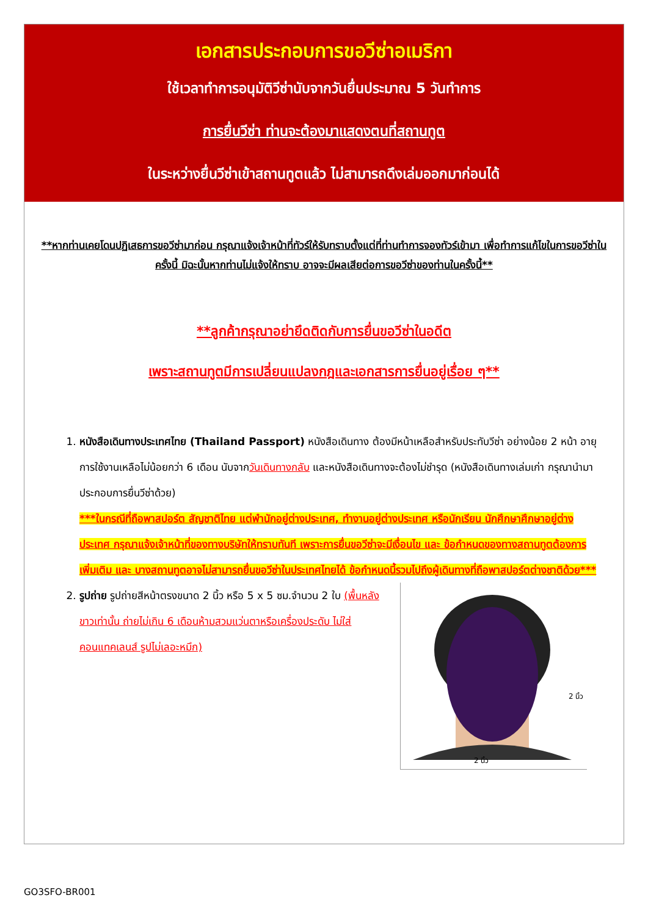เอกสารประกอบการขอวีซ่าอเมริกา
ใช้เวลาทำการอนุมัติวีซ่านับจากวันยื่นประมาณ 5 วันทำการ
การยื่นวีซ่า ท่านจะต้องมาแสดงตนที่สถานทูต
ในระหว่างยื่นวีซ่าเข้าสถานทูตแล้ว ไม่สามารถดึงเล่มออกมาก่อนได้
**หากท่านเคยโดนปฏิเสธการขอวีซ่ามาก่อน กรุณาแจ้งเจ้าหน้าที่ทัวร์ให้รับทราบตั้งแต่ที่ท่านทำการจองทัวร์เข้ามา เพื่อทำการแก้ไขในการขอวีซ่าในครั้งนี้ มิฉะนั้นหากท่านไม่แจ้งให้ทราบ อาจจะมีผลเสียต่อการขอวีซ่าของท่านในครั้งนี้**
**ลูกค้ากรุณาอย่ายึดติดกับการยื่นขอวีซ่าในอดีต
เพราะสถานทูตมีการเปลี่ยนแปลงกฎและเอกสารการยื่นอยู่เรื่อย ๆ**
1. หนังสือเดินทางประเทศไทย (Thailand Passport) หนังสือเดินทาง ต้องมีหน้าเหลือสำหรับประทับวีซ่า อย่างน้อย 2 หน้า อายุการใช้งานเหลือไม่น้อยกว่า 6 เดือน นับจากวันเดินทางกลับ และหนังสือเดินทางจะต้องไม่ชำรุด (หนังสือเดินทางเล่มเก่า กรุณานำมาประกอบการยื่นวีซ่าด้วย)
***ในกรณีที่ถือพาสปอร์ต สัญชาติไทย แต่พำนักอยู่ต่างประเทศ, ทำงานอยู่ต่างประเทศ หรือนักเรียน นักศึกษาศึกษาอยู่ต่างประเทศ กรุณาแจ้งเจ้าหน้าที่ของทางบริษัทให้ทราบทันที เพราะการยื่นขอวีซ่าจะมีเงื่อนไข และ ข้อกำหนดของทางสถานทูตต้องการเพิ่มเติม และ บางสถานทูตอาจไม่สามารถยื่นขอวีซ่าในประเทศไทยได้ ข้อกำหนดนี้รวมไปถึงผู้เดินทางที่ถือพาสปอร์ตต่างชาติด้วย***
2.
2 นิ้ว
2 นิ้ว
รูปถ่าย รูปถ่ายสีหน้าตรงขนาด 2 นิ้ว หรือ 5 x 5 ซม.จำนวน 2 ใบ (พื้นหลังขาวเท่านั้น ถ่ายไม่เกิน 6 เดือนห้ามสวมแว่นตาหรือเครื่องประดับ ไม่ใส่คอนแทคเลนส์ รูปไม่เลอะหมึก)
GO3SFO-BR001